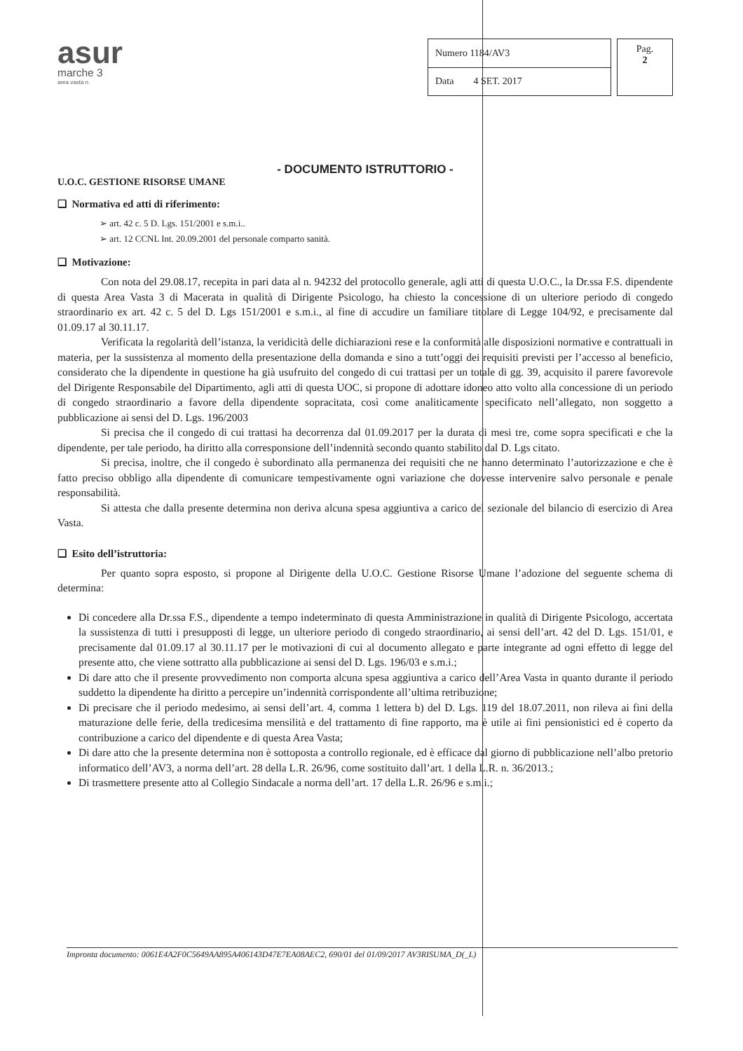asur
marche 3
area vasta n.
| Numero 1184/AV3 |
| Data 4 SET. 2017 |
Pag.
2
- DOCUMENTO ISTRUTTORIO -
U.O.C. GESTIONE RISORSE UMANE
❑ Normativa ed atti di riferimento:
➢ art. 42 c. 5 D. Lgs. 151/2001 e s.m.i..
➢ art. 12 CCNL Int. 20.09.2001 del personale comparto sanità.
❑ Motivazione:
Con nota del 29.08.17, recepita in pari data al n. 94232 del protocollo generale, agli atti di questa U.O.C., la Dr.ssa F.S. dipendente di questa Area Vasta 3 di Macerata in qualità di Dirigente Psicologo, ha chiesto la concessione di un ulteriore periodo di congedo straordinario ex art. 42 c. 5 del D. Lgs 151/2001 e s.m.i., al fine di accudire un familiare titolare di Legge 104/92, e precisamente dal 01.09.17 al 30.11.17.
Verificata la regolarità dell’istanza, la veridicità delle dichiarazioni rese e la conformità alle disposizioni normative e contrattuali in materia, per la sussistenza al momento della presentazione della domanda e sino a tutt’oggi dei requisiti previsti per l’accesso al beneficio, considerato che la dipendente in questione ha già usufruito del congedo di cui trattasi per un totale di gg. 39, acquisito il parere favorevole del Dirigente Responsabile del Dipartimento, agli atti di questa UOC, si propone di adottare idoneo atto volto alla concessione di un periodo di congedo straordinario a favore della dipendente sopracitata, così come analiticamente specificato nell’allegato, non soggetto a pubblicazione ai sensi del D. Lgs. 196/2003
Si precisa che il congedo di cui trattasi ha decorrenza dal 01.09.2017 per la durata di mesi tre, come sopra specificati e che la dipendente, per tale periodo, ha diritto alla corresponsione dell’indennità secondo quanto stabilito dal D. Lgs citato.
Si precisa, inoltre, che il congedo è subordinato alla permanenza dei requisiti che ne hanno determinato l’autorizzazione e che è fatto preciso obbligo alla dipendente di comunicare tempestivamente ogni variazione che dovesse intervenire salvo personale e penale responsabilità.
Si attesta che dalla presente determina non deriva alcuna spesa aggiuntiva a carico del sezionale del bilancio di esercizio di Area Vasta.
❑ Esito dell’istruttoria:
Per quanto sopra esposto, si propone al Dirigente della U.O.C. Gestione Risorse Umane l’adozione del seguente schema di determina:
Di concedere alla Dr.ssa F.S., dipendente a tempo indeterminato di questa Amministrazione in qualità di Dirigente Psicologo, accertata la sussistenza di tutti i presupposti di legge, un ulteriore periodo di congedo straordinario, ai sensi dell’art. 42 del D. Lgs. 151/01, e precisamente dal 01.09.17 al 30.11.17 per le motivazioni di cui al documento allegato e parte integrante ad ogni effetto di legge del presente atto, che viene sottratto alla pubblicazione ai sensi del D. Lgs. 196/03 e s.m.i.;
Di dare atto che il presente provvedimento non comporta alcuna spesa aggiuntiva a carico dell’Area Vasta in quanto durante il periodo suddetto la dipendente ha diritto a percepire un’indennità corrispondente all’ultima retribuzione;
Di precisare che il periodo medesimo, ai sensi dell’art. 4, comma 1 lettera b) del D. Lgs. 119 del 18.07.2011, non rileva ai fini della maturazione delle ferie, della tredicesima mensilità e del trattamento di fine rapporto, ma è utile ai fini pensionistici ed è coperto da contribuzione a carico del dipendente e di questa Area Vasta;
Di dare atto che la presente determina non è sottoposta a controllo regionale, ed è efficace dal giorno di pubblicazione nell’albo pretorio informatico dell’AV3, a norma dell’art. 28 della L.R. 26/96, come sostituito dall’art. 1 della L.R. n. 36/2013.;
Di trasmettere presente atto al Collegio Sindacale a norma dell’art. 17 della L.R. 26/96 e s.m.i.;
Impronta documento: 0061E4A2F0C5649AA895A406143D47E7EA08AEC2, 690/01 del 01/09/2017 AV3RISUMA_D(_L)